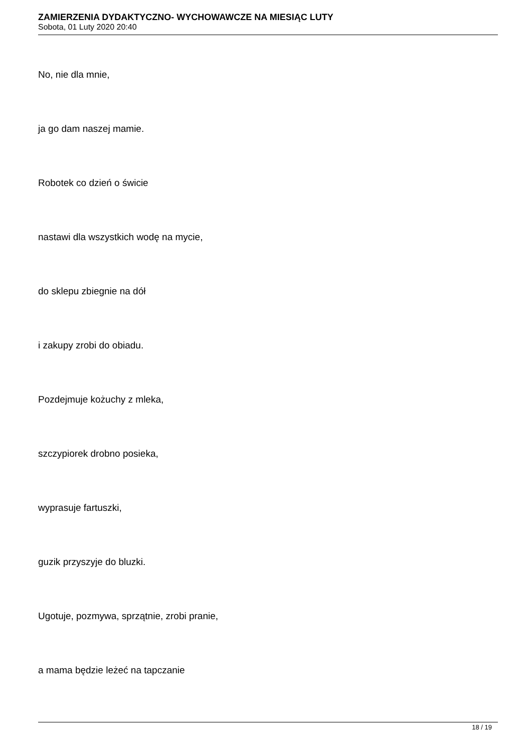ZAMIERZENIA DYDAKTYCZNO- WYCHOWAWCZE NA MIESIĄC LUTY
Sobota, 01 Luty 2020 20:40
No, nie dla mnie,
ja go dam naszej mamie.
Robotek co dzień o świcie
nastawi dla wszystkich wodę na mycie,
do sklepu zbiegnie na dół
i zakupy zrobi do obiadu.
Pozdejmuje kożuchy z mleka,
szczypiorek drobno posieka,
wyprasuje fartuszki,
guzik przyszyje do bluzki.
Ugotuje, pozmywa, sprzątnie, zrobi pranie,
a mama będzie leżeć na tapczanie
18 / 19